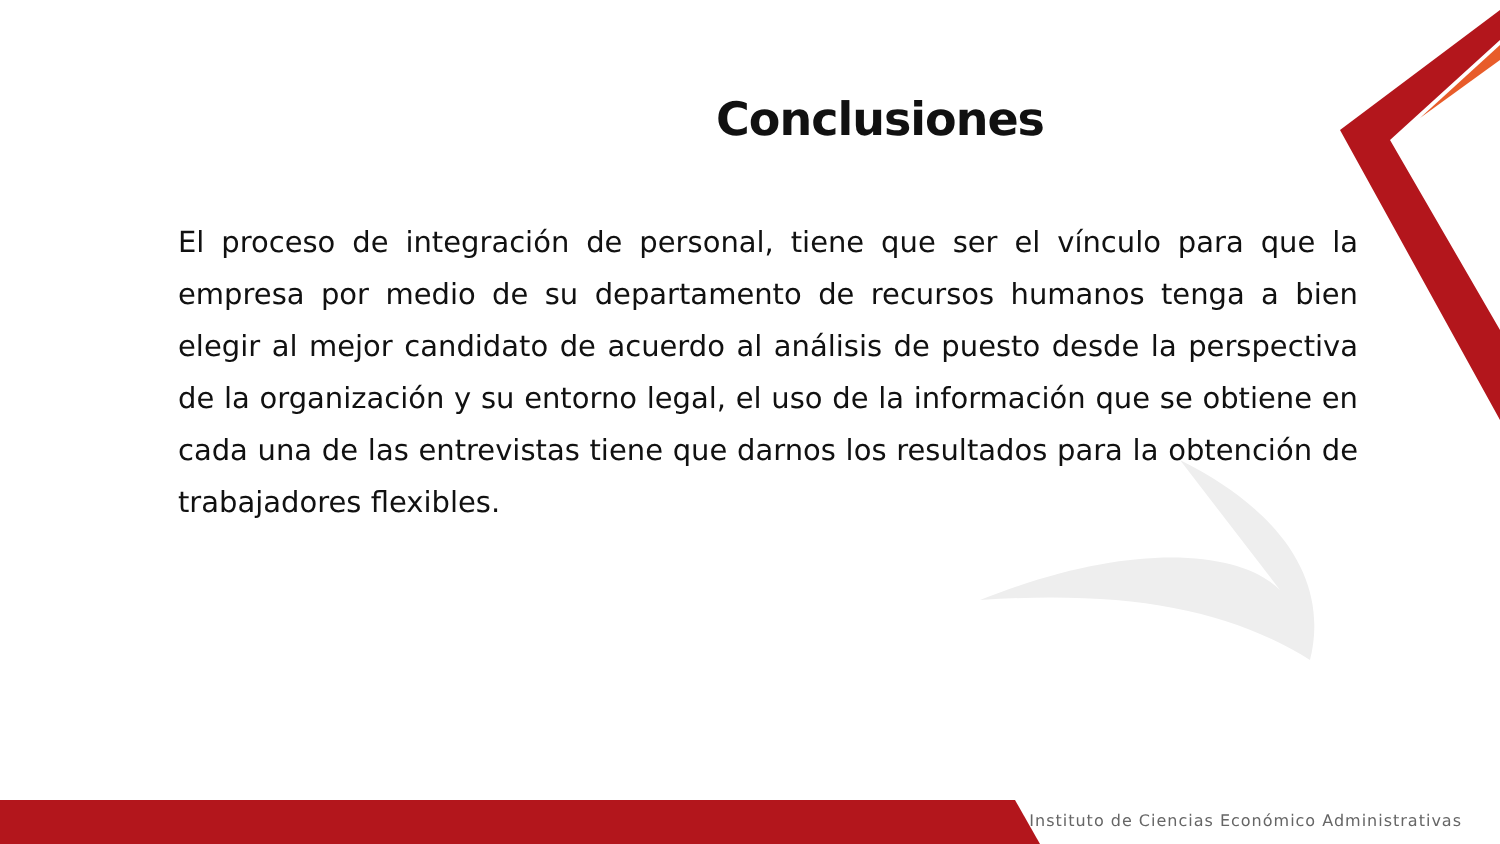Conclusiones
El proceso de integración de personal, tiene que ser el vínculo para que la empresa por medio de su departamento de recursos humanos tenga a bien elegir al mejor candidato de acuerdo al análisis de puesto desde la perspectiva de la organización y su entorno legal, el uso de la información que se obtiene en cada una de las entrevistas tiene que darnos los resultados para la obtención de trabajadores flexibles.
Instituto de Ciencias Económico Administrativas